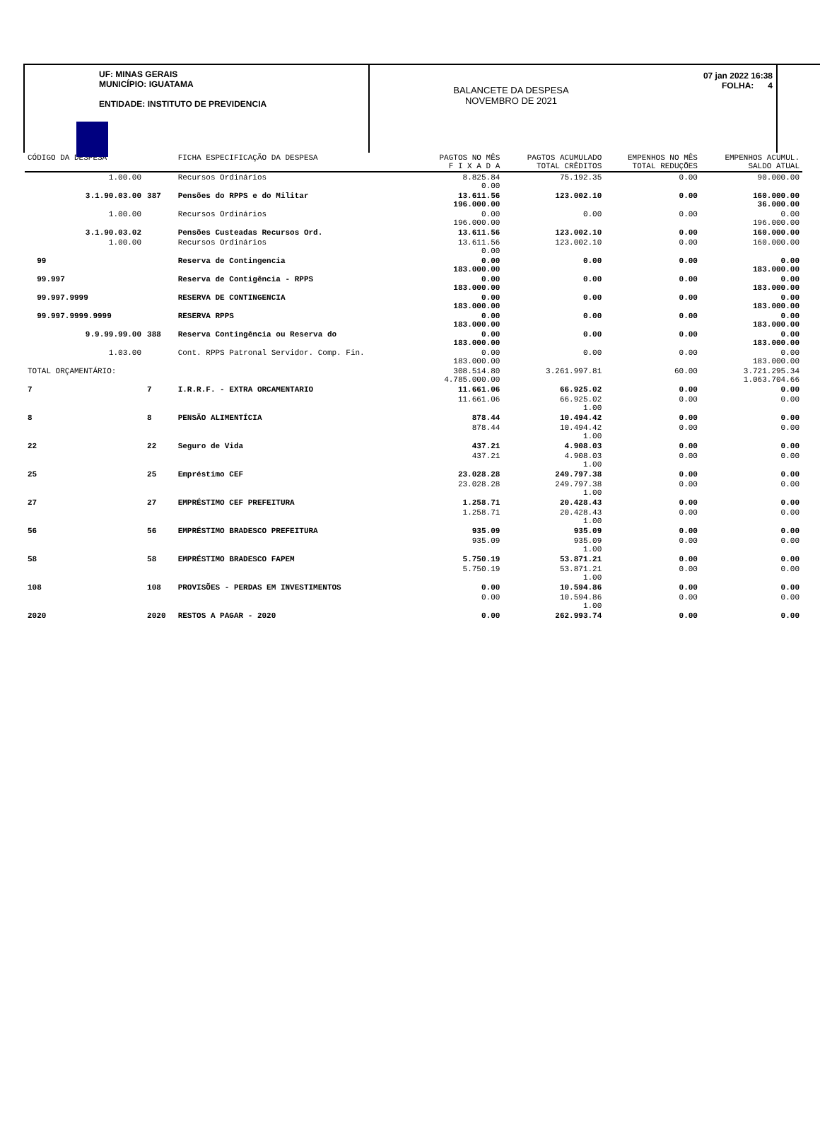UF: MINAS GERAIS
MUNICÍPIO: IGUATAMA
ENTIDADE: INSTITUTO DE PREVIDENCIA
BALANCETE DA DESPESA
NOVEMBRO DE 2021
07 jan 2022 16:38
FOLHA: 4
| CÓDIGO DA DESPESA | | FICHA ESPECIFICAÇÃO DA DESPESA | PAGTOS NO MÊS F I X A D A | PAGTOS ACUMULADO TOTAL CRÊDITOS | EMPENHOS NO MÊS TOTAL REDUÇÕES | EMPENHOS ACUMUL. SALDO ATUAL |
| --- | --- | --- | --- | --- | --- | --- |
| 1.00.00 | | Recursos Ordinários | 8.825.84 0.00 | 75.192.35 | 0.00 | 90.000.00 |
| 3.1.90.03.00 | 387 | Pensões do RPPS e do Militar | 13.611.56 196.000.00 | 123.002.10 | 0.00 | 160.000.00 36.000.00 |
| 1.00.00 | | Recursos Ordinários | 0.00 196.000.00 | 0.00 | 0.00 | 0.00 196.000.00 |
| 3.1.90.03.02 | | Pensões Custeadas Recursos Ord. | 13.611.56 | 123.002.10 | 0.00 | 160.000.00 |
| 1.00.00 | | Recursos Ordinários | 13.611.56 0.00 | 123.002.10 | 0.00 | 160.000.00 |
| 99 | | Reserva de Contingencia | 0.00 183.000.00 | 0.00 | 0.00 | 0.00 183.000.00 |
| 99.997 | | Reserva de Contigência - RPPS | 0.00 183.000.00 | 0.00 | 0.00 | 0.00 183.000.00 |
| 99.997.9999 | | RESERVA DE CONTINGENCIA | 0.00 183.000.00 | 0.00 | 0.00 | 0.00 183.000.00 |
| 99.997.9999.9999 | | RESERVA RPPS | 0.00 183.000.00 | 0.00 | 0.00 | 0.00 183.000.00 |
| 9.9.99.99.00 | 388 | Reserva Contingência ou Reserva do | 0.00 183.000.00 | 0.00 | 0.00 | 0.00 183.000.00 |
| 1.03.00 | | Cont. RPPS Patronal Servidor. Comp. Fin. | 0.00 183.000.00 | 0.00 | 0.00 | 0.00 183.000.00 |
| TOTAL ORÇAMENTÁRIO: | | | 308.514.80 4.785.000.00 | 3.261.997.81 | 60.00 | 3.721.295.34 1.063.704.66 |
| 7 | 7 | I.R.R.F. - EXTRA ORCAMENTARIO | 11.661.06 | 66.925.02 | 0.00 | 0.00 |
| | | | 11.661.06 | 66.925.02 1.00 | 0.00 | 0.00 |
| 8 | 8 | PENSÃO ALIMENTÍCIA | 878.44 | 10.494.42 | 0.00 | 0.00 |
| | | | 878.44 | 10.494.42 1.00 | 0.00 | 0.00 |
| 22 | 22 | Seguro de Vida | 437.21 | 4.908.03 | 0.00 | 0.00 |
| | | | 437.21 | 4.908.03 1.00 | 0.00 | 0.00 |
| 25 | 25 | Empréstimo CEF | 23.028.28 | 249.797.38 | 0.00 | 0.00 |
| | | | 23.028.28 | 249.797.38 1.00 | 0.00 | 0.00 |
| 27 | 27 | EMPRÉSTIMO CEF PREFEITURA | 1.258.71 | 20.428.43 | 0.00 | 0.00 |
| | | | 1.258.71 | 20.428.43 1.00 | 0.00 | 0.00 |
| 56 | 56 | EMPRÉSTIMO BRADESCO PREFEITURA | 935.09 | 935.09 | 0.00 | 0.00 |
| | | | 935.09 | 935.09 1.00 | 0.00 | 0.00 |
| 58 | 58 | EMPRÉSTIMO BRADESCO FAPEM | 5.750.19 | 53.871.21 | 0.00 | 0.00 |
| | | | 5.750.19 | 53.871.21 1.00 | 0.00 | 0.00 |
| 108 | 108 | PROVISÕES - PERDAS EM INVESTIMENTOS | 0.00 | 10.594.86 | 0.00 | 0.00 |
| | | | 0.00 | 10.594.86 1.00 | 0.00 | 0.00 |
| 2020 | 2020 | RESTOS A PAGAR - 2020 | 0.00 | 262.993.74 | 0.00 | 0.00 |